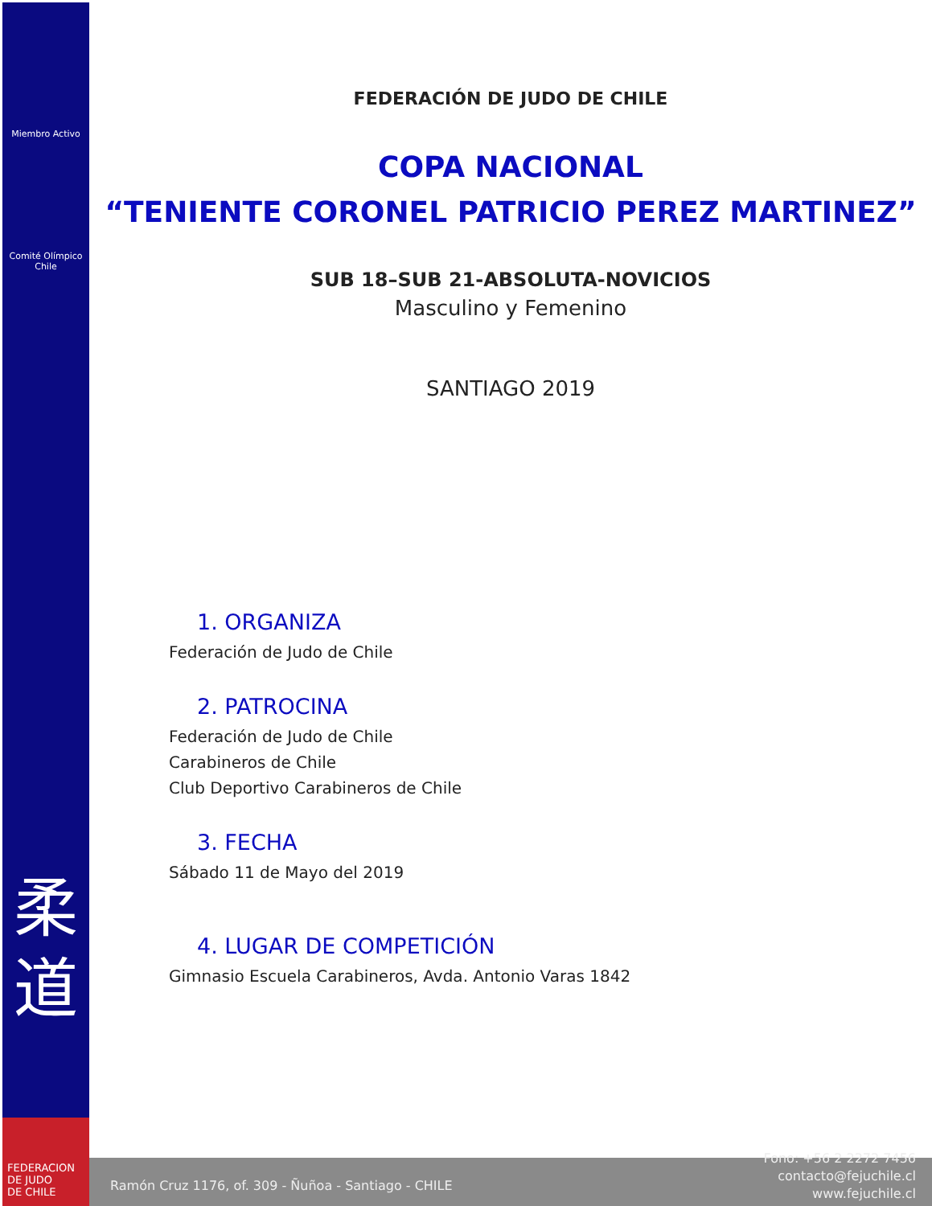Miembro Activo
Comité Olímpico
Chile
柔
道
FEDERACION
DE JUDO
DE CHILE
FEDERACIÓN DE JUDO DE CHILE
COPA NACIONAL
“TENIENTE CORONEL PATRICIO PEREZ MARTINEZ”
SUB 18–SUB 21-ABSOLUTA-NOVICIOS
Masculino y Femenino
SANTIAGO 2019
1. ORGANIZA
Federación de Judo de Chile
2. PATROCINA
Federación de Judo de Chile
Carabineros de Chile
Club Deportivo Carabineros de Chile
3. FECHA
Sábado 11 de Mayo del 2019
4. LUGAR DE COMPETICIÓN
Gimnasio Escuela Carabineros, Avda. Antonio Varas 1842
Ramón Cruz 1176, of. 309 - Ñuñoa - Santiago - CHILE
Fono: +56 2 2272 7456
contacto@fejuchile.cl
www.fejuchile.cl